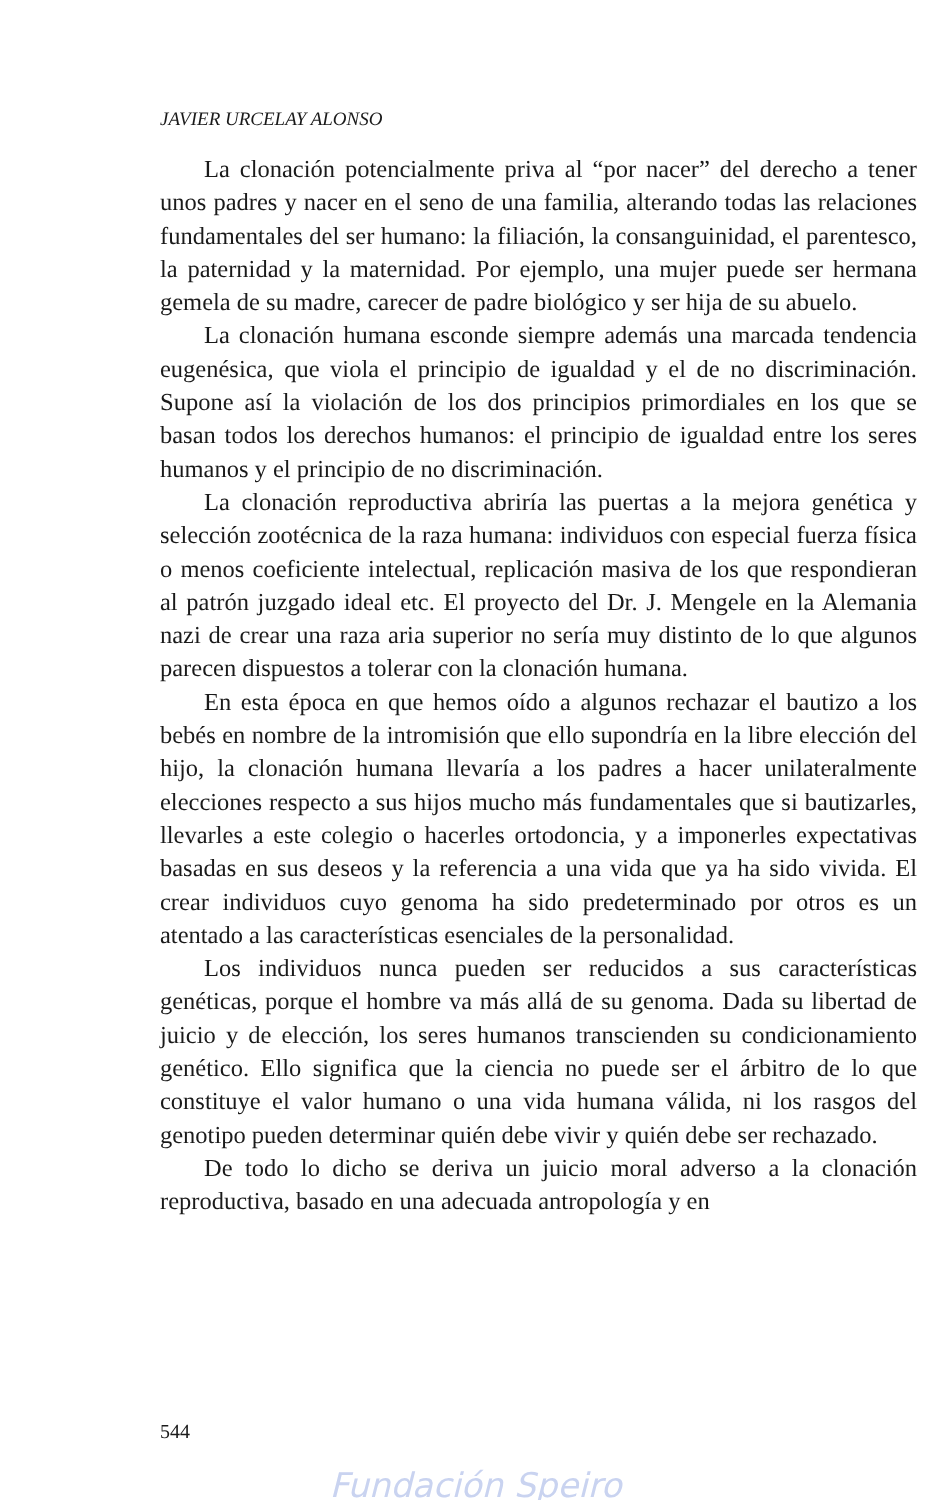JAVIER URCELAY ALONSO
La clonación potencialmente priva al “por nacer” del derecho a tener unos padres y nacer en el seno de una familia, alterando todas las relaciones fundamentales del ser humano: la filiación, la consanguinidad, el parentesco, la paternidad y la maternidad. Por ejemplo, una mujer puede ser hermana gemela de su madre, carecer de padre biológico y ser hija de su abuelo.
La clonación humana esconde siempre además una marcada tendencia eugenésica, que viola el principio de igualdad y el de no discriminación. Supone así la violación de los dos principios primordiales en los que se basan todos los derechos humanos: el principio de igualdad entre los seres humanos y el principio de no discriminación.
La clonación reproductiva abriría las puertas a la mejora genética y selección zootécnica de la raza humana: individuos con especial fuerza física o menos coeficiente intelectual, replicación masiva de los que respondieran al patrón juzgado ideal etc. El proyecto del Dr. J. Mengele en la Alemania nazi de crear una raza aria superior no sería muy distinto de lo que algunos parecen dispuestos a tolerar con la clonación humana.
En esta época en que hemos oído a algunos rechazar el bautizo a los bebés en nombre de la intromisión que ello supondría en la libre elección del hijo, la clonación humana llevaría a los padres a hacer unilateralmente elecciones respecto a sus hijos mucho más fundamentales que si bautizarles, llevarles a este colegio o hacerles ortodoncia, y a imponerles expectativas basadas en sus deseos y la referencia a una vida que ya ha sido vivida. El crear individuos cuyo genoma ha sido predeterminado por otros es un atentado a las características esenciales de la personalidad.
Los individuos nunca pueden ser reducidos a sus características genéticas, porque el hombre va más allá de su genoma. Dada su libertad de juicio y de elección, los seres humanos transcienden su condicionamiento genético. Ello significa que la ciencia no puede ser el árbitro de lo que constituye el valor humano o una vida humana válida, ni los rasgos del genotipo pueden determinar quién debe vivir y quién debe ser rechazado.
De todo lo dicho se deriva un juicio moral adverso a la clonación reproductiva, basado en una adecuada antropología y en
544
Fundación Speiro